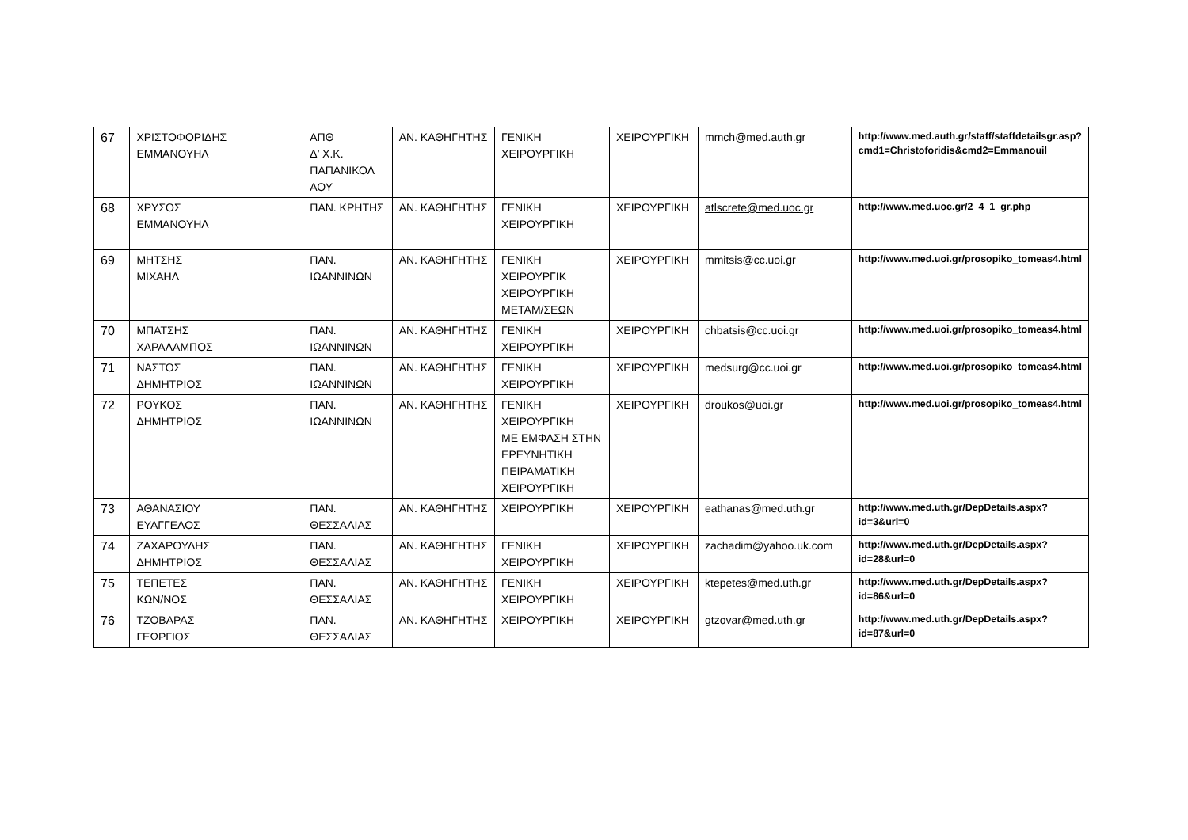| 67 | ΧΡΙΣΤΟΦΟΡΙΔΗΣ ΕΜΜΑΝΟΥΗΛ | ΑΠΘ Δ’ Χ.Κ. ΠΑΠΑΝΙΚΟΛ ΑΟΥ | ΑΝ. ΚΑΘΗΓΗΤΗΣ | ΓΕΝΙΚΗ ΧΕΙΡΟΥΡΓΙΚΗ | ΧΕΙΡΟΥΡΓΙΚΗ | mmch@med.auth.gr | http://www.med.auth.gr/staff/staffdetailsgr.asp?cmd1=Christoforidis&cmd2=Emmanouil |
| 68 | ΧΡΥΣΟΣ ΕΜΜΑΝΟΥΗΛ | ΠΑΝ. ΚΡΗΤΗΣ | ΑΝ. ΚΑΘΗΓΗΤΗΣ | ΓΕΝΙΚΗ ΧΕΙΡΟΥΡΓΙΚΗ | ΧΕΙΡΟΥΡΓΙΚΗ | atlscrete@med.uoc.gr | http://www.med.uoc.gr/2_4_1_gr.php |
| 69 | ΜΗΤΣΗΣ ΜΙΧΑΗΛ | ΠΑΝ. ΙΩΑΝΝΙΝΩΝ | ΑΝ. ΚΑΘΗΓΗΤΗΣ | ΓΕΝΙΚΗ ΧΕΙΡΟΥΡΓΙΚ ΧΕΙΡΟΥΡΓΙΚΗ ΜΕΤΑΜ/ΣΕΩΝ | ΧΕΙΡΟΥΡΓΙΚΗ | mmitsis@cc.uoi.gr | http://www.med.uoi.gr/prosopiko_tomeas4.html |
| 70 | ΜΠΑΤΣΗΣ ΧΑΡΑΛΑΜΠΟΣ | ΠΑΝ. ΙΩΑΝΝΙΝΩΝ | ΑΝ. ΚΑΘΗΓΗΤΗΣ | ΓΕΝΙΚΗ ΧΕΙΡΟΥΡΓΙΚΗ | ΧΕΙΡΟΥΡΓΙΚΗ | chbatsis@cc.uoi.gr | http://www.med.uoi.gr/prosopiko_tomeas4.html |
| 71 | ΝΑΣΤΟΣ ΔΗΜΗΤΡΙΟΣ | ΠΑΝ. ΙΩΑΝΝΙΝΩΝ | ΑΝ. ΚΑΘΗΓΗΤΗΣ | ΓΕΝΙΚΗ ΧΕΙΡΟΥΡΓΙΚΗ | ΧΕΙΡΟΥΡΓΙΚΗ | medsurg@cc.uoi.gr | http://www.med.uoi.gr/prosopiko_tomeas4.html |
| 72 | ΡΟΥΚΟΣ ΔΗΜΗΤΡΙΟΣ | ΠΑΝ. ΙΩΑΝΝΙΝΩΝ | ΑΝ. ΚΑΘΗΓΗΤΗΣ | ΓΕΝΙΚΗ ΧΕΙΡΟΥΡΓΙΚΗ ΜΕ ΕΜΦΑΣΗ ΣΤΗΝ ΕΡΕΥΝΗΤΙΚΗ ΠΕΙΡΑΜΑΤΙΚΗ ΧΕΙΡΟΥΡΓΙΚΗ | ΧΕΙΡΟΥΡΓΙΚΗ | droukos@uoi.gr | http://www.med.uoi.gr/prosopiko_tomeas4.html |
| 73 | ΑΘΑΝΑΣΙΟΥ ΕΥΑΓΓΕΛΟΣ | ΠΑΝ. ΘΕΣΣΑΛΙΑΣ | ΑΝ. ΚΑΘΗΓΗΤΗΣ | ΧΕΙΡΟΥΡΓΙΚΗ | ΧΕΙΡΟΥΡΓΙΚΗ | eathanas@med.uth.gr | http://www.med.uth.gr/DepDetails.aspx?id=3&url=0 |
| 74 | ΖΑΧΑΡΟΥΛΗΣ ΔΗΜΗΤΡΙΟΣ | ΠΑΝ. ΘΕΣΣΑΛΙΑΣ | ΑΝ. ΚΑΘΗΓΗΤΗΣ | ΓΕΝΙΚΗ ΧΕΙΡΟΥΡΓΙΚΗ | ΧΕΙΡΟΥΡΓΙΚΗ | zachadim@yahoo.uk.com | http://www.med.uth.gr/DepDetails.aspx?id=28&url=0 |
| 75 | ΤΕΠΕΤΕΣ ΚΩΝ/ΝΟΣ | ΠΑΝ. ΘΕΣΣΑΛΙΑΣ | ΑΝ. ΚΑΘΗΓΗΤΗΣ | ΓΕΝΙΚΗ ΧΕΙΡΟΥΡΓΙΚΗ | ΧΕΙΡΟΥΡΓΙΚΗ | ktepetes@med.uth.gr | http://www.med.uth.gr/DepDetails.aspx?id=86&url=0 |
| 76 | ΤΖΟΒΑΡΑΣ ΓΕΩΡΓΙΟΣ | ΠΑΝ. ΘΕΣΣΑΛΙΑΣ | ΑΝ. ΚΑΘΗΓΗΤΗΣ | ΧΕΙΡΟΥΡΓΙΚΗ | ΧΕΙΡΟΥΡΓΙΚΗ | gtzovar@med.uth.gr | http://www.med.uth.gr/DepDetails.aspx?id=87&url=0 |